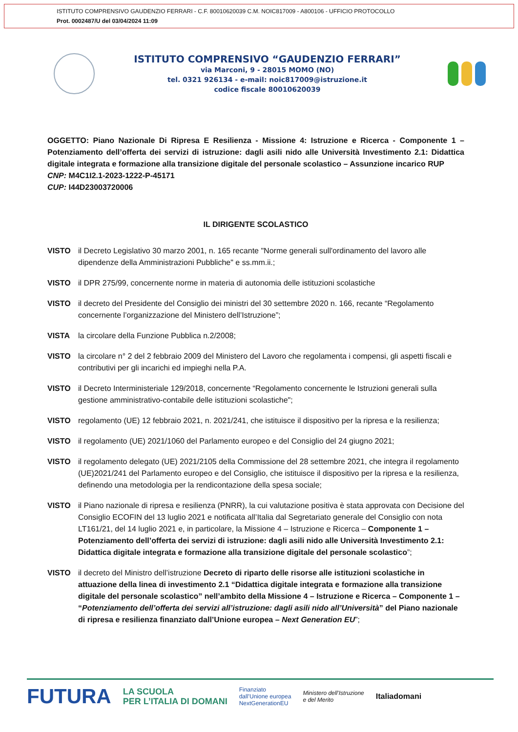ISTITUTO COMPRENSIVO GAUDENZIO FERRARI - C.F. 80010620039 C.M. NOIC817009 - A800106 - UFFICIO PROTOCOLLO
Prot. 0002487/U del 03/04/2024 11:09
ISTITUTO COMPRENSIVO “GAUDENZIO FERRARI”
via Marconi, 9 - 28015 MOMO (NO)
tel. 0321 926134 - e-mail: noic817009@istruzione.it
codice fiscale 80010620039
OGGETTO: Piano Nazionale Di Ripresa E Resilienza - Missione 4: Istruzione e Ricerca - Componente 1 – Potenziamento dell’offerta dei servizi di istruzione: dagli asili nido alle Università Investimento 2.1: Didattica digitale integrata e formazione alla transizione digitale del personale scolastico – Assunzione incarico RUP
CNP: M4C1I2.1-2023-1222-P-45171
CUP: I44D23003720006
IL DIRIGENTE SCOLASTICO
VISTO il Decreto Legislativo 30 marzo 2001, n. 165 recante "Norme generali sull'ordinamento del lavoro alle dipendenze della Amministrazioni Pubbliche" e ss.mm.ii.;
VISTO il DPR 275/99, concernente norme in materia di autonomia delle istituzioni scolastiche
VISTO il decreto del Presidente del Consiglio dei ministri del 30 settembre 2020 n. 166, recante “Regolamento concernente l’organizzazione del Ministero dell’Istruzione”;
VISTA la circolare della Funzione Pubblica n.2/2008;
VISTO la circolare n° 2 del 2 febbraio 2009 del Ministero del Lavoro che regolamenta i compensi, gli aspetti fiscali e contributivi per gli incarichi ed impieghi nella P.A.
VISTO il Decreto Interministeriale 129/2018, concernente “Regolamento concernente le Istruzioni generali sulla gestione amministrativo-contabile delle istituzioni scolastiche";
VISTO regolamento (UE) 12 febbraio 2021, n. 2021/241, che istituisce il dispositivo per la ripresa e la resilienza;
VISTO il regolamento (UE) 2021/1060 del Parlamento europeo e del Consiglio del 24 giugno 2021;
VISTO il regolamento delegato (UE) 2021/2105 della Commissione del 28 settembre 2021, che integra il regolamento (UE)2021/241 del Parlamento europeo e del Consiglio, che istituisce il dispositivo per la ripresa e la resilienza, definendo una metodologia per la rendicontazione della spesa sociale;
VISTO il Piano nazionale di ripresa e resilienza (PNRR), la cui valutazione positiva è stata approvata con Decisione del Consiglio ECOFIN del 13 luglio 2021 e notificata all’Italia dal Segretariato generale del Consiglio con nota LT161/21, del 14 luglio 2021 e, in particolare, la Missione 4 – Istruzione e Ricerca – Componente 1 – Potenziamento dell’offerta dei servizi di istruzione: dagli asili nido alle Università Investimento 2.1: Didattica digitale integrata e formazione alla transizione digitale del personale scolastico”;
VISTO il decreto del Ministro dell’istruzione Decreto di riparto delle risorse alle istituzioni scolastiche in attuazione della linea di investimento 2.1 “Didattica digitale integrata e formazione alla transizione digitale del personale scolastico” nell’ambito della Missione 4 – Istruzione e Ricerca – Componente 1 – “Potenziamento dell’offerta dei servizi all’istruzione: dagli asili nido all’Università” del Piano nazionale di ripresa e resilienza finanziato dall’Unione europea – Next Generation EU”;
FUTURA LA SCUOLA
PER L’ITALIA DI DOMANI Finanziato
dall’Unione europea
NextGenerationEU Ministero dell’Istruzione
e del Merito Italiadomani